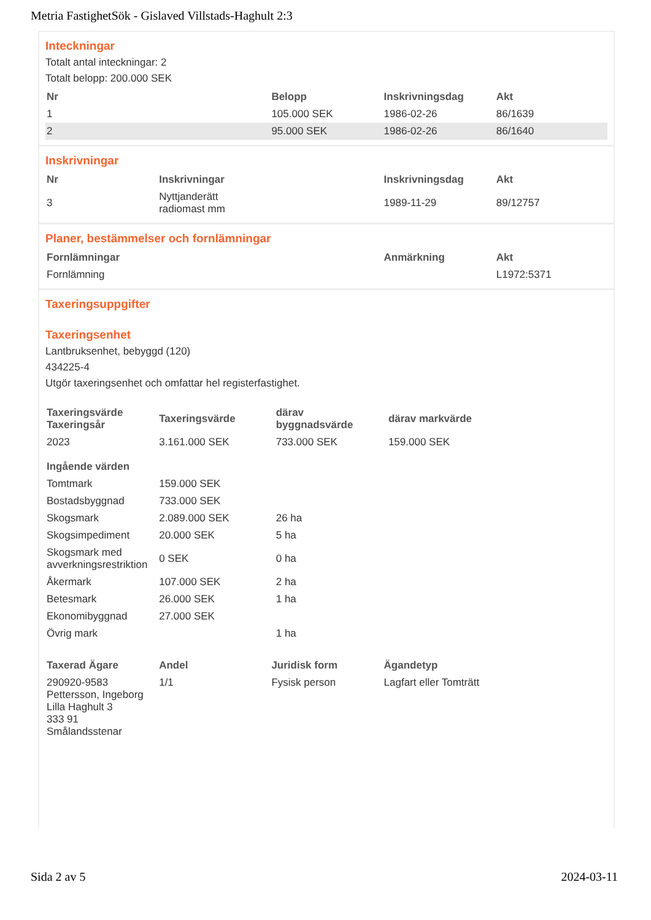Metria FastighetSök - Gislaved Villstads-Haghult 2:3
Inteckningar
Totalt antal inteckningar: 2
Totalt belopp: 200.000 SEK
| Nr | Belopp | Inskrivningsdag | Akt |
| --- | --- | --- | --- |
| 1 | 105.000 SEK | 1986-02-26 | 86/1639 |
| 2 | 95.000 SEK | 1986-02-26 | 86/1640 |
Inskrivningar
| Nr | Inskrivningar | Inskrivningsdag | Akt |
| --- | --- | --- | --- |
| 3 | Nyttjanderätt radiomast mm | 1989-11-29 | 89/12757 |
Planer, bestämmelser och fornlämningar
| Fornlämningar | Anmärkning | Akt |
| --- | --- | --- |
| Fornlämning | | L1972:5371 |
Taxeringsuppgifter
Taxeringsenhet
Lantbruksenhet, bebyggd (120)
434225-4
Utgör taxeringsenhet och omfattar hel registerfastighet.
| Taxeringsvärde Taxeringsår | Taxeringsvärde | därav byggnadsvärde | därav markvärde |
| --- | --- | --- | --- |
| 2023 | 3.161.000 SEK | 733.000 SEK | 159.000 SEK |
| Ingående värden | | | |
| Tomtmark | 159.000 SEK | | |
| Bostadsbyggnad | 733.000 SEK | | |
| Skogsmark | 2.089.000 SEK | 26 ha | |
| Skogsimpediment | 20.000 SEK | 5 ha | |
| Skogsmark med avverkningsrestriktion | 0 SEK | 0 ha | |
| Åkermark | 107.000 SEK | 2 ha | |
| Betesmark | 26.000 SEK | 1 ha | |
| Ekonomibyggnad | 27.000 SEK | | |
| Övrig mark | | 1 ha | |
| Taxerad Ägare | Andel | Juridisk form | Ägandetyp |
| --- | --- | --- | --- |
| 290920-9583 Pettersson, Ingeborg Lilla Haghult 3 333 91 Smålandsstenar | 1/1 | Fysisk person | Lagfart eller Tomträtt |
Sida 2 av 5 2024-03-11